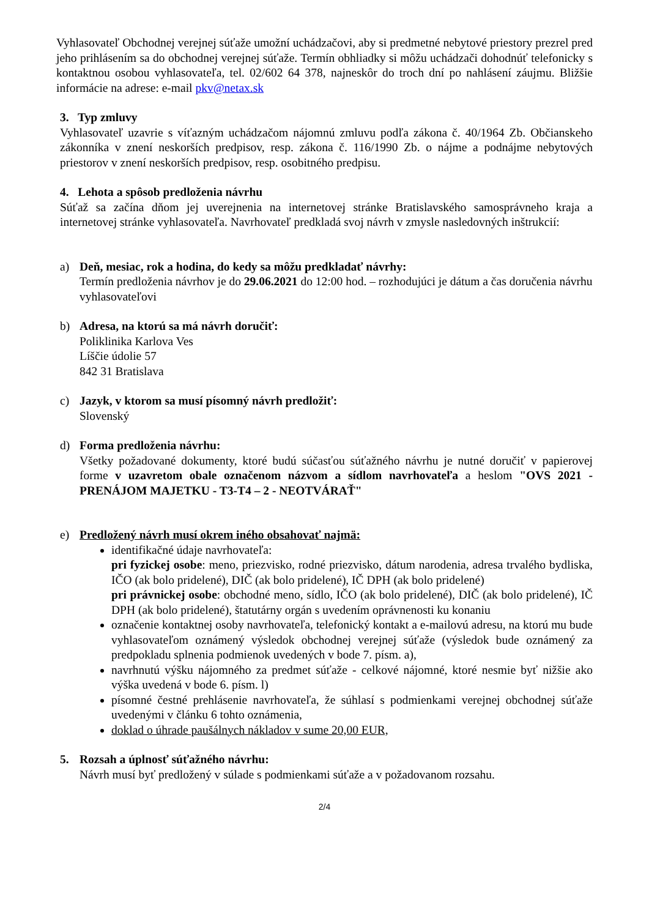Vyhlasovateľ Obchodnej verejnej súťaže umožní uchádzačovi, aby si predmetné nebytové priestory prezrel pred jeho prihlásením sa do obchodnej verejnej súťaže. Termín obhliadky si môžu uchádzači dohodnúť telefonicky s kontaktnou osobou vyhlasovateľa, tel. 02/602 64 378, najneskôr do troch dní po nahlásení záujmu. Bližšie informácie na adrese: e-mail pkv@netax.sk
3. Typ zmluvy
Vyhlasovateľ uzavrie s víťazným uchádzačom nájomnú zmluvu podľa zákona č. 40/1964 Zb. Občianskeho zákonníka v znení neskorších predpisov, resp. zákona č. 116/1990 Zb. o nájme a podnájme nebytových priestorov v znení neskorších predpisov, resp. osobitného predpisu.
4. Lehota a spôsob predloženia návrhu
Súťaž sa začína dňom jej uverejnenia na internetovej stránke Bratislavského samosprávneho kraja a internetovej stránke vyhlasovateľa. Navrhovateľ predkladá svoj návrh v zmysle nasledovných inštrukcií:
a) Deň, mesiac, rok a hodina, do kedy sa môžu predkladať návrhy:
Termín predloženia návrhov je do 29.06.2021 do 12:00 hod. – rozhodujúci je dátum a čas doručenia návrhu vyhlasovateľovi
b) Adresa, na ktorú sa má návrh doručiť:
Poliklinika Karlova Ves
Líščie údolie 57
842 31 Bratislava
c) Jazyk, v ktorom sa musí písomný návrh predložiť:
Slovenský
d) Forma predloženia návrhu:
Všetky požadované dokumenty, ktoré budú súčasťou súťažného návrhu je nutné doručiť v papierovej forme v uzavretom obale označenom názvom a sídlom navrhovateľa a heslom "OVS 2021 - PRENÁJOM MAJETKU - T3-T4 – 2 - NEOTVÁRAŤ"
e) Predložený návrh musí okrem iného obsahovať najmä:
identifikačné údaje navrhovateľa:
pri fyzickej osobe: meno, priezvisko, rodné priezvisko, dátum narodenia, adresa trvalého bydliska, IČO (ak bolo pridelené), DIČ (ak bolo pridelené), IČ DPH (ak bolo pridelené)
pri právnickej osobe: obchodné meno, sídlo, IČO (ak bolo pridelené), DIČ (ak bolo pridelené), IČ DPH (ak bolo pridelené), štatutárny orgán s uvedením oprávnenosti ku konaniu
označenie kontaktnej osoby navrhovateľa, telefonický kontakt a e-mailovú adresu, na ktorú mu bude vyhlasovateľom oznámený výsledok obchodnej verejnej súťaže (výsledok bude oznámený za predpokladu splnenia podmienok uvedených v bode 7. písm. a),
navrhnutú výšku nájomného za predmet súťaže - celkové nájomné, ktoré nesmie byť nižšie ako výška uvedená v bode 6. písm. l)
písomné čestné prehlásenie navrhovateľa, že súhlasí s podmienkami verejnej obchodnej súťaže uvedenými v článku 6 tohto oznámenia,
doklad o úhrade paušálnych nákladov v sume 20,00 EUR,
5. Rozsah a úplnosť súťažného návrhu:
Návrh musí byť predložený v súlade s podmienkami súťaže a v požadovanom rozsahu.
2/4